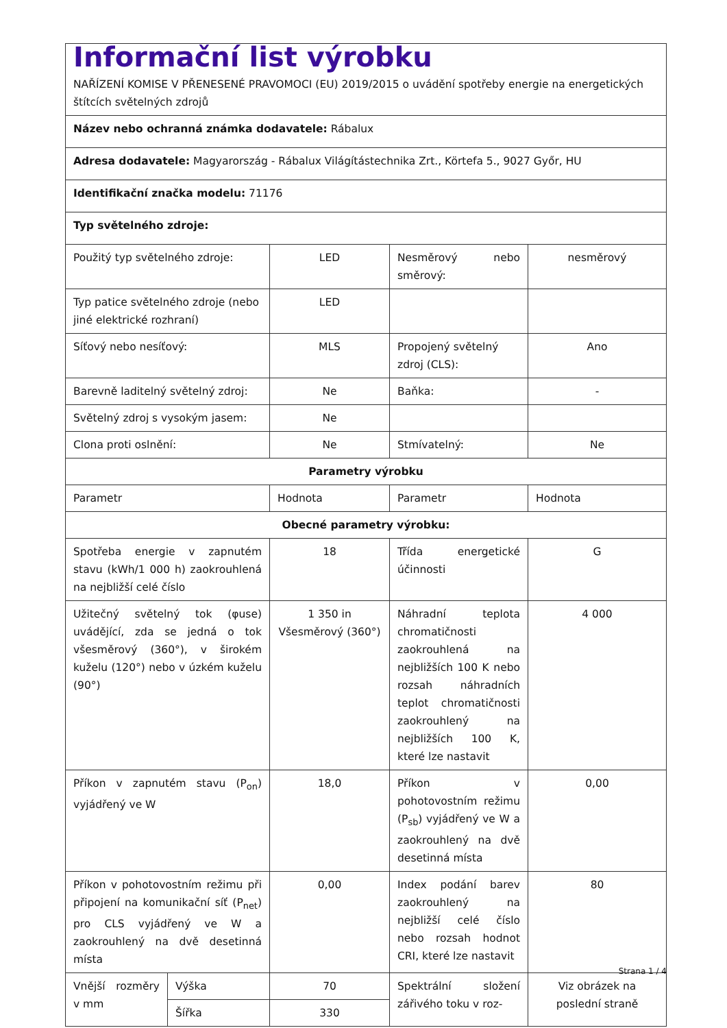| Informační list výrobku NAŘÍZENÍ KOMISE V PŘENESENÉ PRAVOMOCI (EU) 2019/2015 o uvádění spotřeby energie na energetických štítcích světelných zdrojů | | | | |
| Název nebo ochranná známka dodavatele: Rábalux | | | | |
| Adresa dodavatele: Magyarország - Rábalux Világítástechnika Zrt., Körtefa 5., 9027 Győr, HU | | | | |
| Identifikační značka modelu: 71176 | | | | |
| Typ světelného zdroje: | | | | |
| Použitý typ světelného zdroje: | | LED | Nesměrový nebo směrový: | nesměrový |
| Typ patice světelného zdroje (nebo jiné elektrické rozhraní) | | LED | | |
| Síťový nebo nesíťový: | | MLS | Propojený světelný zdroj (CLS): | Ano |
| Barevně laditelný světelný zdroj: | | Ne | Baňka: | - |
| Světelný zdroj s vysokým jasem: | | Ne | | |
| Clona proti oslnění: | | Ne | Stmívatelný: | Ne |
| Parametry výrobku | | | | |
| Parametr | | Hodnota | Parametr | Hodnota |
| Obecné parametry výrobku: | | | | |
| Spotřeba energie v zapnutém stavu (kWh/1 000 h) zaokrouhlená na nejbližší celé číslo | | 18 | Třída energetické účinnosti | G |
| Užitečný světelný tok (φuse) uvádějící, zda se jedná o tok všesměrový (360°), v širokém kuželu (120°) nebo v úzkém kuželu (90°) | | 1 350 in Všesměrový (360°) | Náhradní teplota chromatičnosti zaokrouhlená na nejbližších 100 K nebo rozsah náhradních teplot chromatičnosti zaokrouhlený na nejbližších 100 K, které lze nastavit | 4 000 |
| Příkon v zapnutém stavu (P<sub>on</sub>) vyjádřený ve W | | 18,0 | Příkon v pohotovostním režimu (P<sub>sb</sub>) vyjádřený ve W a zaokrouhlený na dvě desetinná místa | 0,00 |
| Příkon v pohotovostním režimu při připojení na komunikační síť (P<sub>net</sub>) pro CLS vyjádřený ve W a zaokrouhlený na dvě desetinná místa | | 0,00 | Index podání barev zaokrouhlený na nejbližší celé číslo nebo rozsah hodnot CRI, které lze nastavit | 80 |
| Vnější rozměry v mm | Výška | 70 | Spektrální složení zářivého toku v roz- | Viz obrázek na poslední straně |
| | Šířka | 330 | | |
Strana 1 / 4